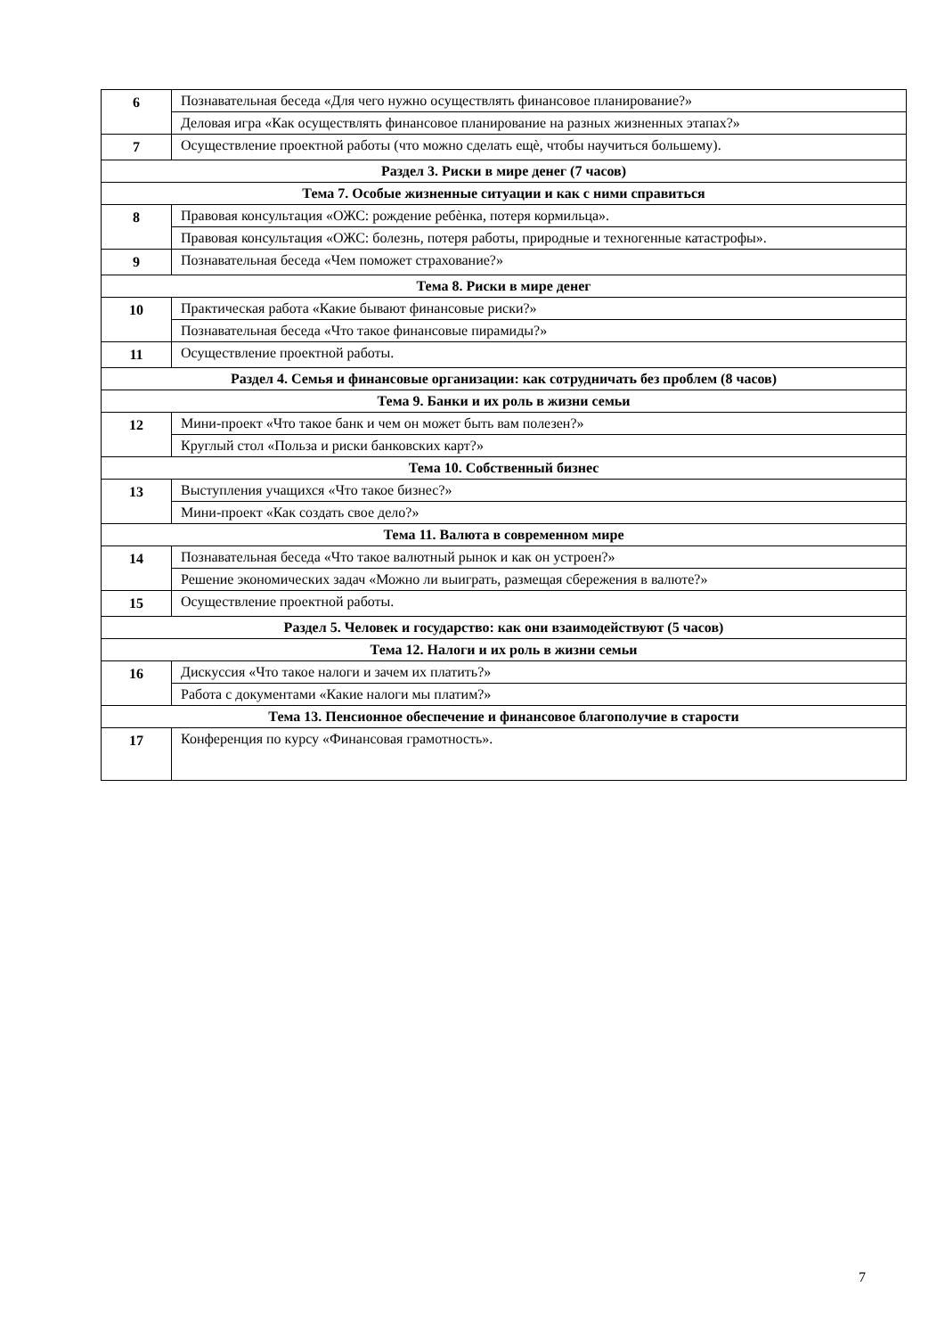| 6 | Познавательная беседа «Для чего нужно осуществлять финансовое планирование?» |
| | Деловая игра «Как осуществлять финансовое планирование на разных жизненных этапах?» |
| 7 | Осуществление проектной работы (что можно сделать ещѐ, чтобы научиться большему). |
| Раздел 3. Риски в мире денег (7 часов) | |
| Тема 7. Особые жизненные ситуации и как с ними справиться | |
| 8 | Правовая консультация «ОЖС: рождение ребѐнка, потеря кормильца». |
| | Правовая консультация «ОЖС: болезнь, потеря работы, природные и техногенные катастрофы». |
| 9 | Познавательная беседа «Чем поможет страхование?» |
| Тема 8. Риски в мире денег | |
| 10 | Практическая работа «Какие бывают финансовые риски?» |
| | Познавательная беседа «Что такое финансовые пирамиды?» |
| 11 | Осуществление проектной работы. |
| Раздел 4. Семья и финансовые организации: как сотрудничать без проблем (8 часов) | |
| Тема 9. Банки и их роль в жизни семьи | |
| 12 | Мини-проект «Что такое банк и чем он может быть вам полезен?» |
| | Круглый стол «Польза и риски банковских карт?» |
| Тема 10. Собственный бизнес | |
| 13 | Выступления учащихся «Что такое бизнес?» |
| | Мини-проект «Как создать свое дело?» |
| Тема 11. Валюта в современном мире | |
| 14 | Познавательная беседа «Что такое валютный рынок и как он устроен?» |
| | Решение экономических задач «Можно ли выиграть, размещая сбережения в валюте?» |
| 15 | Осуществление проектной работы. |
| Раздел 5. Человек и государство: как они взаимодействуют (5 часов) | |
| Тема 12. Налоги и их роль в жизни семьи | |
| 16 | Дискуссия «Что такое налоги и зачем их платить?» |
| | Работа с документами «Какие налоги мы платим?» |
| Тема 13. Пенсионное обеспечение и финансовое благополучие в старости | |
| 17 | Конференция по курсу «Финансовая грамотность». |
7